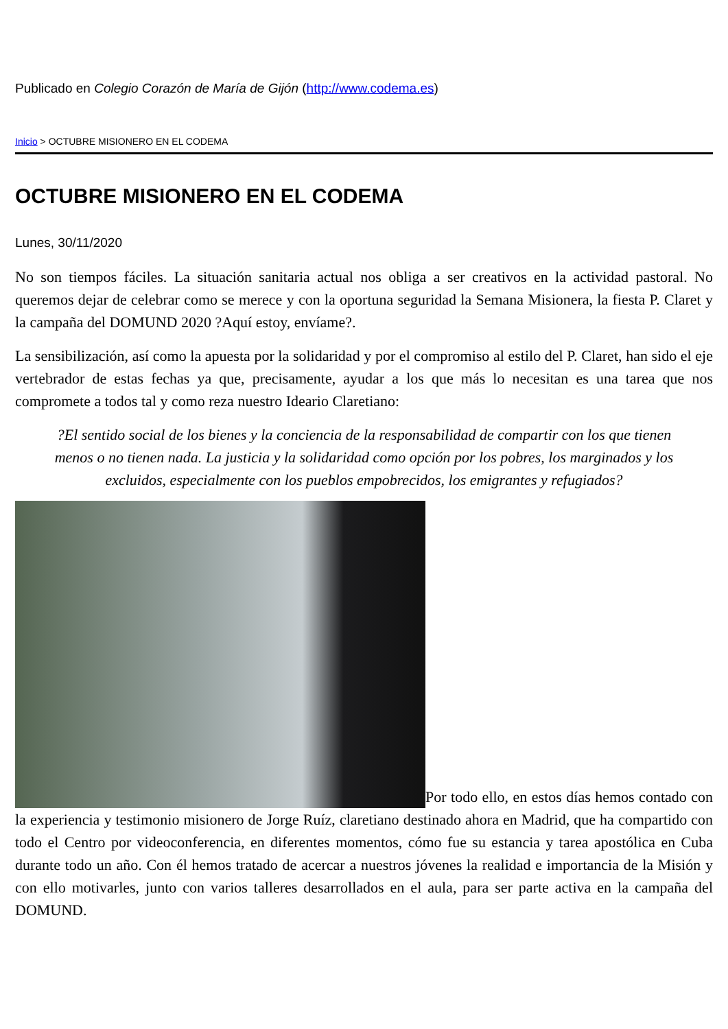Publicado en Colegio Corazón de María de Gijón (http://www.codema.es)
Inicio > OCTUBRE MISIONERO EN EL CODEMA
OCTUBRE MISIONERO EN EL CODEMA
Lunes, 30/11/2020
No son tiempos fáciles. La situación sanitaria actual nos obliga a ser creativos en la actividad pastoral. No queremos dejar de celebrar como se merece y con la oportuna seguridad la Semana Misionera, la fiesta P. Claret y la campaña del DOMUND 2020 ?Aquí estoy, envíame?.
La sensibilización, así como la apuesta por la solidaridad y por el compromiso al estilo del P. Claret, han sido el eje vertebrador de estas fechas ya que, precisamente, ayudar a los que más lo necesitan es una tarea que nos compromete a todos tal y como reza nuestro Ideario Claretiano:
?El sentido social de los bienes y la conciencia de la responsabilidad de compartir con los que tienen menos o no tienen nada. La justicia y la solidaridad como opción por los pobres, los marginados y los excluidos, especialmente con los pueblos empobrecidos, los emigrantes y refugiados?
Por todo ello, en estos días hemos contado con la experiencia y testimonio misionero de Jorge Ruíz, claretiano destinado ahora en Madrid, que ha compartido con todo el Centro por videoconferencia, en diferentes momentos, cómo fue su estancia y tarea apostólica en Cuba durante todo un año. Con él hemos tratado de acercar a nuestros jóvenes la realidad e importancia de la Misión y con ello motivarles, junto con varios talleres desarrollados en el aula, para ser parte activa en la campaña del DOMUND.